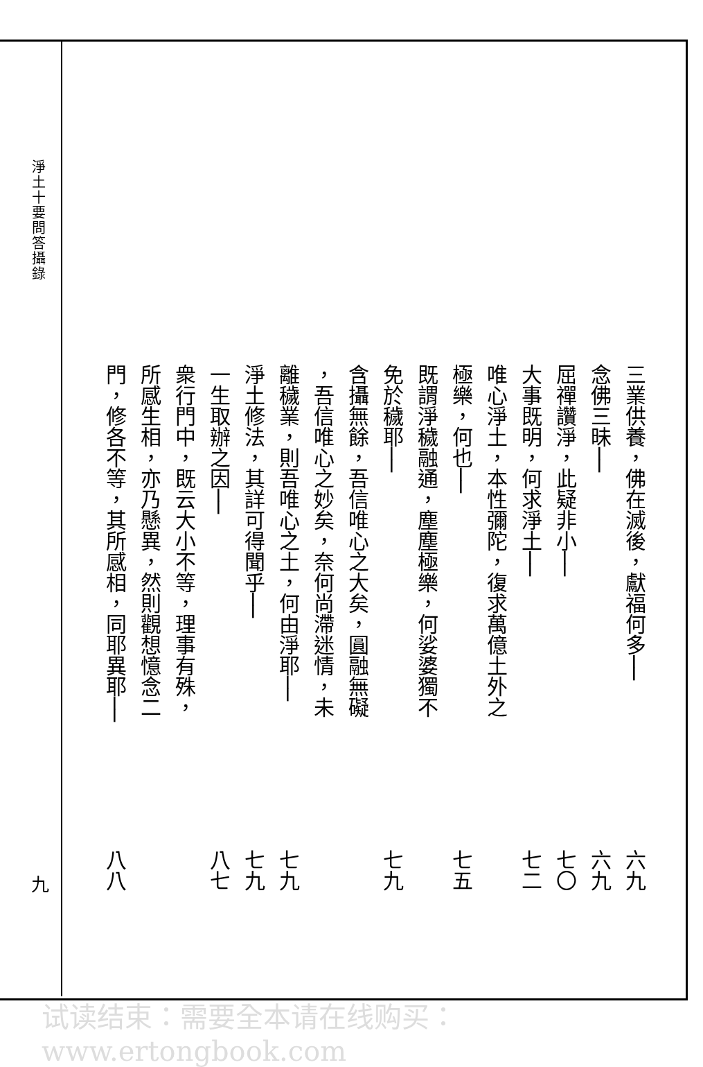淨土十要問答攝錄
九
三業供養，佛在滅後，獻福何多── 六九
念佛三昧── 六九
屈禪讚淨，此疑非小── 七〇
大事既明，何求淨土── 七二
唯心淨土，本性彌陀，復求萬億土外之
極樂，何也── 七五
既謂淨穢融通，塵塵極樂，何娑婆獨不
免於穢耶── 七九
含攝無餘，吾信唯心之大矣，圓融無礙
，吾信唯心之妙矣，奈何尚滯迷情，未
離穢業，則吾唯心之土，何由淨耶── 七九
淨土修法，其詳可得聞乎── 七九
一生取辦之因── 八七
衆行門中，既云大小不等，理事有殊，
所感生相，亦乃懸異，然則觀想憶念二
門，修各不等，其所感相，同耶異耶── 八八
试读结束：需要全本请在线购买： www.ertongbook.com